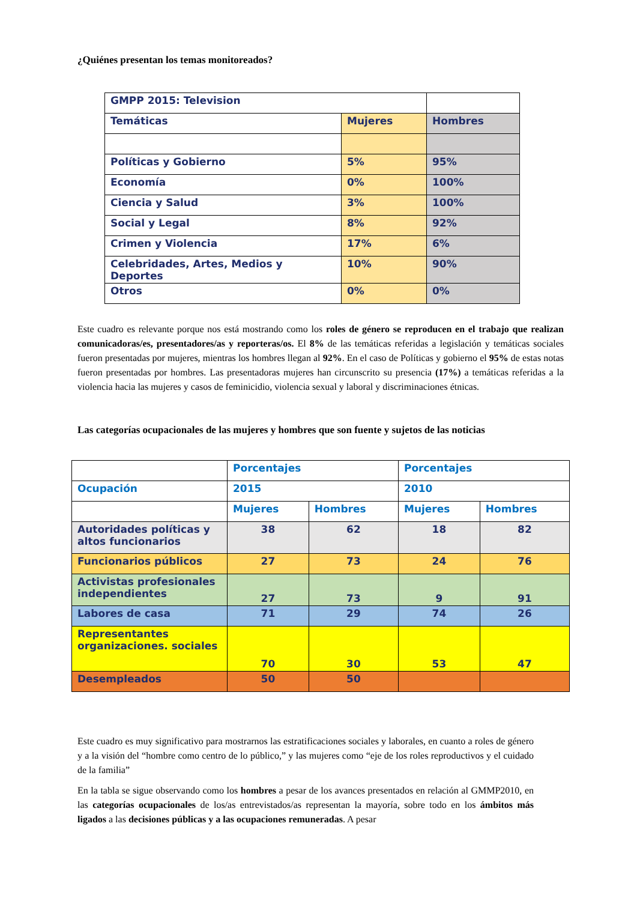¿Quiénes presentan los temas monitoreados?
| GMPP 2015: Television | | |
| Temáticas | Mujeres | Hombres |
| Políticas y Gobierno | 5% | 95% |
| Economía | 0% | 100% |
| Ciencia y Salud | 3% | 100% |
| Social y Legal | 8% | 92% |
| Crimen y Violencia | 17% | 6% |
| Celebridades, Artes, Medios y Deportes | 10% | 90% |
| Otros | 0% | 0% |
Este cuadro es relevante porque nos está mostrando como los roles de género se reproducen en el trabajo que realizan comunicadoras/es, presentadores/as y reporteras/os. El 8% de las temáticas referidas a legislación y temáticas sociales fueron presentadas por mujeres, mientras los hombres llegan al 92%. En el caso de Políticas y gobierno el 95% de estas notas fueron presentadas por hombres. Las presentadoras mujeres han circunscrito su presencia (17%) a temáticas referidas a la violencia hacia las mujeres y casos de feminicidio, violencia sexual y laboral y discriminaciones étnicas.
Las categorías ocupacionales de las mujeres y hombres que son fuente y sujetos de las noticias
| | Porcentajes | | Porcentajes | |
| Ocupación | 2015 | | 2010 | |
| | Mujeres | Hombres | Mujeres | Hombres |
| Autoridades políticas y altos funcionarios | 38 | 62 | 18 | 82 |
| Funcionarios públicos | 27 | 73 | 24 | 76 |
| Activistas profesionales independientes | 27 | 73 | 9 | 91 |
| Labores de casa | 71 | 29 | 74 | 26 |
| Representantes organizaciones. sociales | 70 | 30 | 53 | 47 |
| Desempleados | 50 | 50 | | |
Este cuadro es muy significativo para mostrarnos las estratificaciones sociales y laborales, en cuanto a roles de género y a la visión del “hombre como centro de lo público,” y las mujeres como “eje de los roles reproductivos y el cuidado de la familia”
En la tabla se sigue observando como los hombres a pesar de los avances presentados en relación al GMMP2010, en las categorías ocupacionales de los/as entrevistados/as representan la mayoría, sobre todo en los ámbitos más ligados a las decisiones públicas y a las ocupaciones remuneradas. A pesar